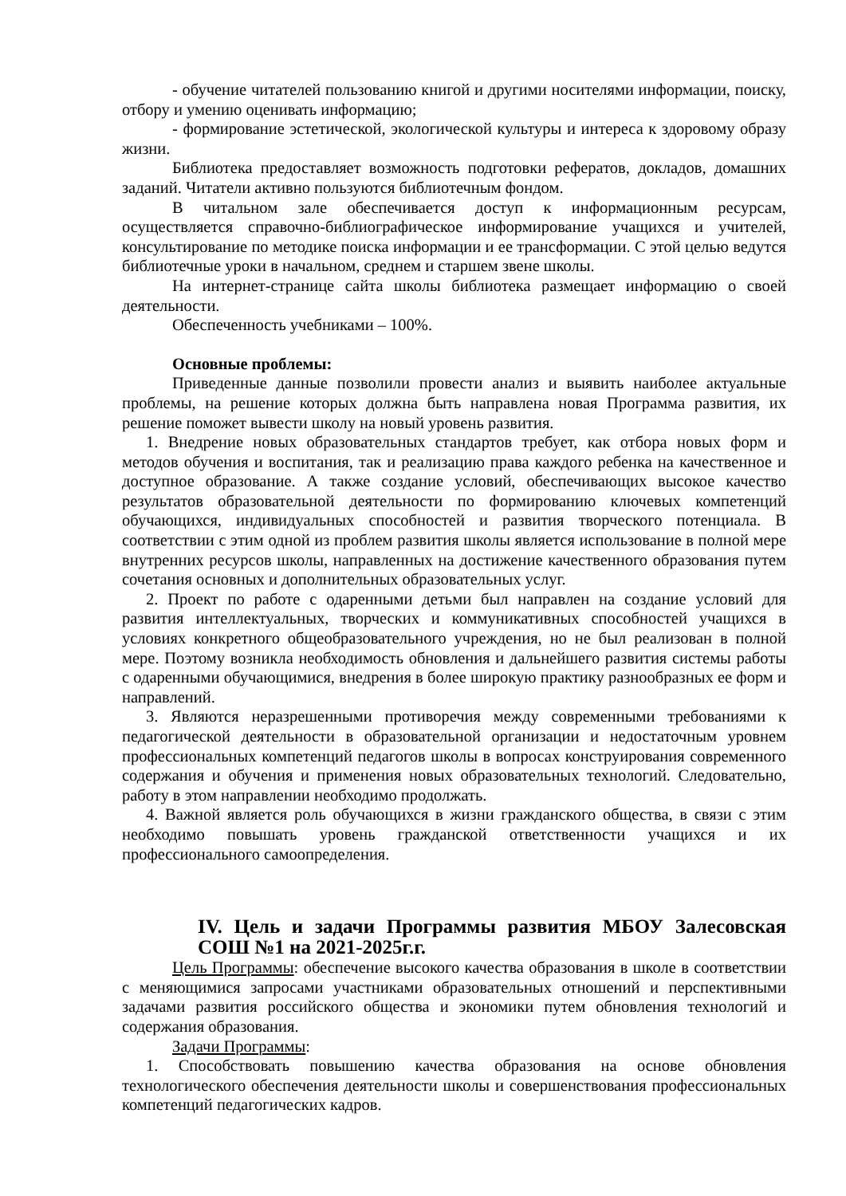- обучение читателей пользованию книгой и другими носителями информации, поиску, отбору и умению оценивать информацию;
- формирование эстетической, экологической культуры и интереса к здоровому образу жизни.
Библиотека предоставляет возможность подготовки рефератов, докладов, домашних заданий. Читатели активно пользуются библиотечным фондом.
В читальном зале обеспечивается доступ к информационным ресурсам, осуществляется справочно-библиографическое информирование учащихся и учителей, консультирование по методике поиска информации и ее трансформации. С этой целью ведутся библиотечные уроки в начальном, среднем и старшем звене школы.
На интернет-странице сайта школы библиотека размещает информацию о своей деятельности.
Обеспеченность учебниками – 100%.
Основные проблемы:
Приведенные данные позволили провести анализ и выявить наиболее актуальные проблемы, на решение которых должна быть направлена новая Программа развития, их решение поможет вывести школу на новый уровень развития.
1. Внедрение новых образовательных стандартов требует, как отбора новых форм и методов обучения и воспитания, так и реализацию права каждого ребенка на качественное и доступное образование. А также создание условий, обеспечивающих высокое качество результатов образовательной деятельности по формированию ключевых компетенций обучающихся, индивидуальных способностей и развития творческого потенциала. В соответствии с этим одной из проблем развития школы является использование в полной мере внутренних ресурсов школы, направленных на достижение качественного образования путем сочетания основных и дополнительных образовательных услуг.
2. Проект по работе с одаренными детьми был направлен на создание условий для развития интеллектуальных, творческих и коммуникативных способностей учащихся в условиях конкретного общеобразовательного учреждения, но не был реализован в полной мере. Поэтому возникла необходимость обновления и дальнейшего развития системы работы с одаренными обучающимися, внедрения в более широкую практику разнообразных ее форм и направлений.
3. Являются неразрешенными противоречия между современными требованиями к педагогической деятельности в образовательной организации и недостаточным уровнем профессиональных компетенций педагогов школы в вопросах конструирования современного содержания и обучения и применения новых образовательных технологий. Следовательно, работу в этом направлении необходимо продолжать.
4. Важной является роль обучающихся в жизни гражданского общества, в связи с этим необходимо повышать уровень гражданской ответственности учащихся и их профессионального самоопределения.
IV. Цель и задачи Программы развития МБОУ Залесовская СОШ №1 на 2021-2025г.г.
Цель Программы: обеспечение высокого качества образования в школе в соответствии с меняющимися запросами участниками образовательных отношений и перспективными задачами развития российского общества и экономики путем обновления технологий и содержания образования.
Задачи Программы:
1. Способствовать повышению качества образования на основе обновления технологического обеспечения деятельности школы и совершенствования профессиональных компетенций педагогических кадров.